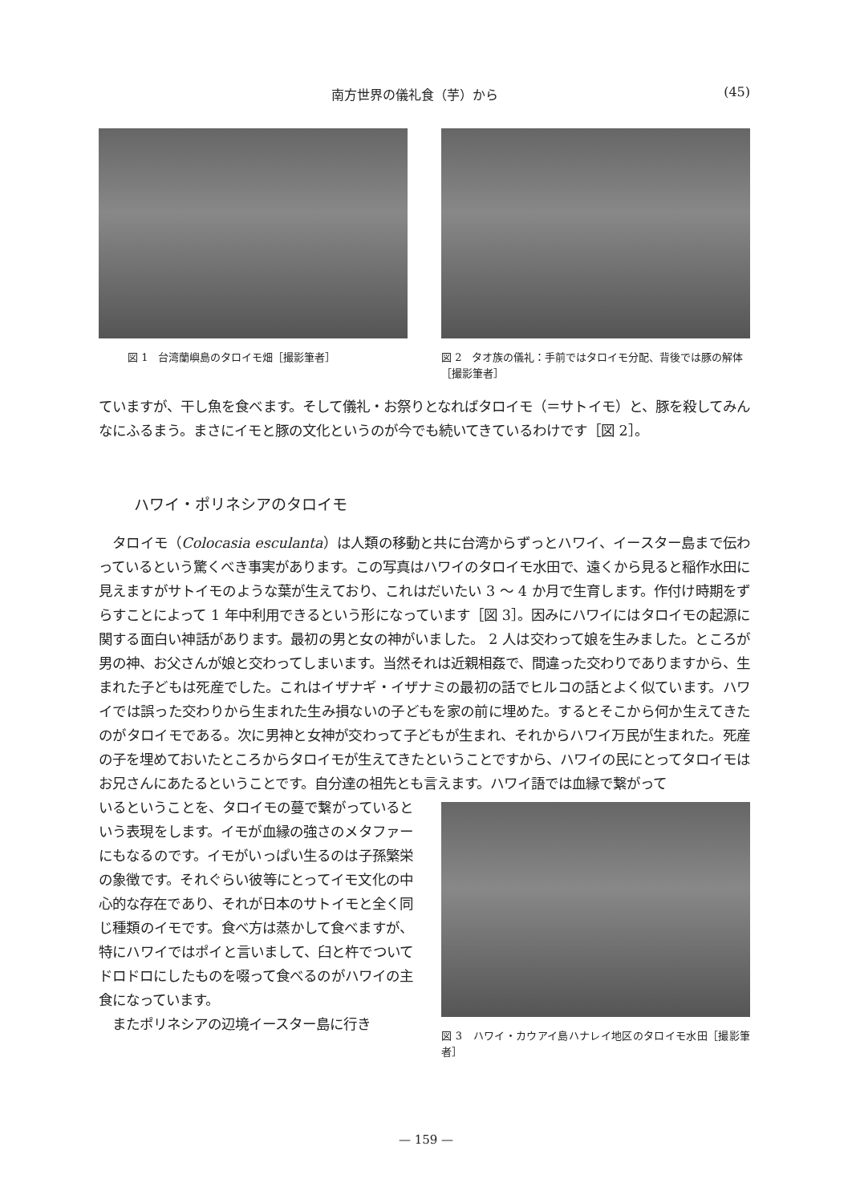南方世界の儀礼食（芋）から (45)
図 1　台湾蘭嶼島のタロイモ畑［撮影筆者］ 図 2　タオ族の儀礼：手前ではタロイモ分配、背後では豚の解体［撮影筆者］
ていますが、干し魚を食べます。そして儀礼・お祭りとなればタロイモ（＝サトイモ）と、豚を殺してみんなにふるまう。まさにイモと豚の文化というのが今でも続いてきているわけです［図 2］。
ハワイ・ポリネシアのタロイモ
　タロイモ（Colocasia esculanta）は人類の移動と共に台湾からずっとハワイ、イースター島まで伝わっているという驚くべき事実があります。この写真はハワイのタロイモ水田で、遠くから見ると稲作水田に見えますがサトイモのような葉が生えており、これはだいたい 3 ～ 4 か月で生育します。作付け時期をずらすことによって 1 年中利用できるという形になっています［図 3］。因みにハワイにはタロイモの起源に関する面白い神話があります。最初の男と女の神がいました。 2 人は交わって娘を生みました。ところが男の神、お父さんが娘と交わってしまいます。当然それは近親相姦で、間違った交わりでありますから、生まれた子どもは死産でした。これはイザナギ・イザナミの最初の話でヒルコの話とよく似ています。ハワイでは誤った交わりから生まれた生み損ないの子どもを家の前に埋めた。するとそこから何か生えてきたのがタロイモである。次に男神と女神が交わって子どもが生まれ、それからハワイ万民が生まれた。死産の子を埋めておいたところからタロイモが生えてきたということですから、ハワイの民にとってタロイモはお兄さんにあたるということです。自分達の祖先とも言えます。ハワイ語では血縁で繋がって
いるということを、タロイモの蔓で繋がっているという表現をします。イモが血縁の強さのメタファーにもなるのです。イモがいっぱい生るのは子孫繁栄の象徴です。それぐらい彼等にとってイモ文化の中心的な存在であり、それが日本のサトイモと全く同じ種類のイモです。食べ方は蒸かして食べますが、特にハワイではポイと言いまして、臼と杵でついてドロドロにしたものを啜って食べるのがハワイの主食になっています。
　またポリネシアの辺境イースター島に行き
図 3　ハワイ・カウアイ島ハナレイ地区のタロイモ水田［撮影筆者］
— 159 —